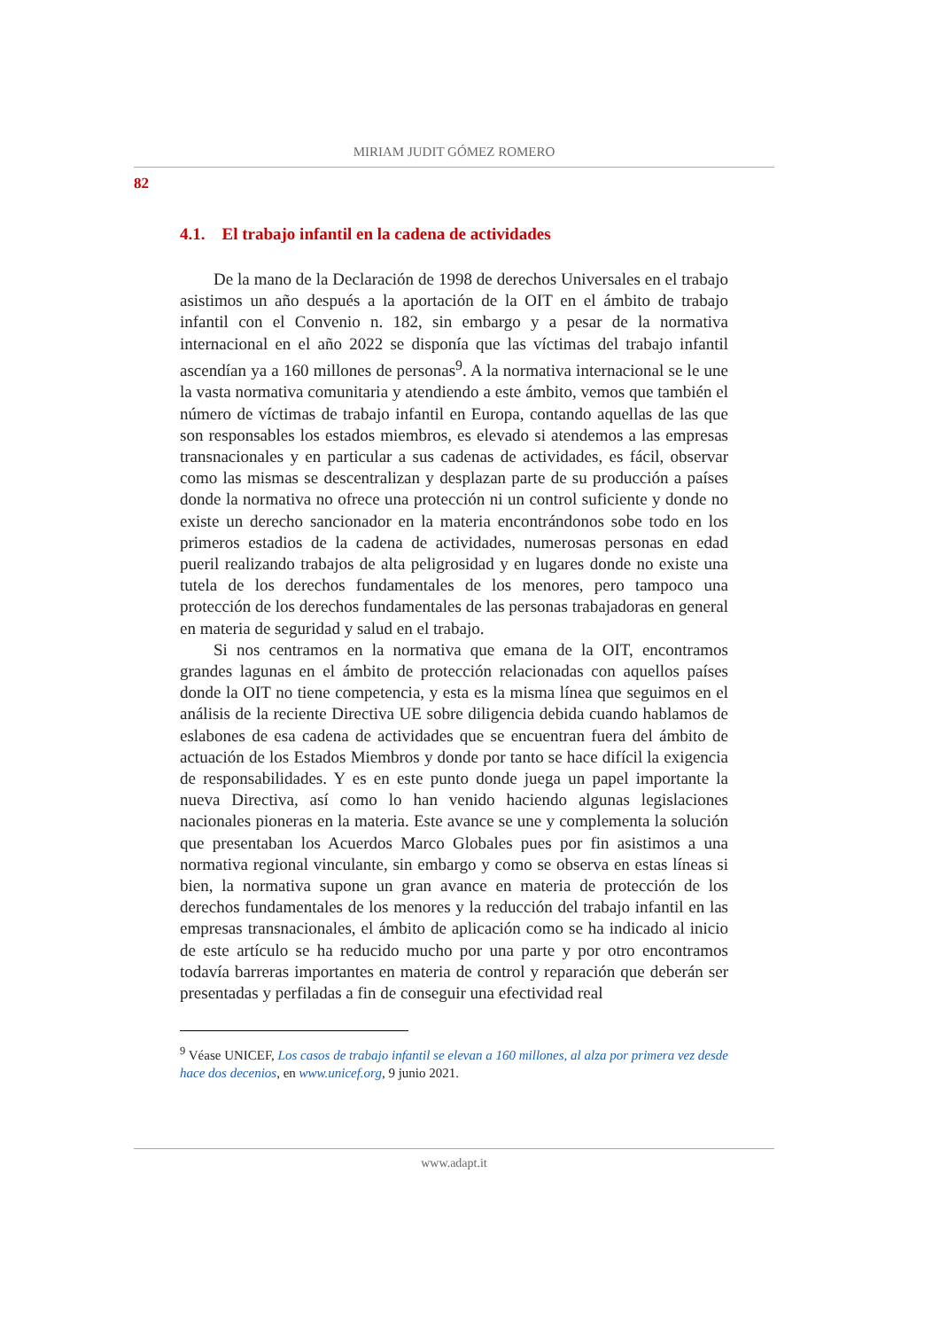MIRIAM JUDIT GÓMEZ ROMERO
82
4.1. El trabajo infantil en la cadena de actividades
De la mano de la Declaración de 1998 de derechos Universales en el trabajo asistimos un año después a la aportación de la OIT en el ámbito de trabajo infantil con el Convenio n. 182, sin embargo y a pesar de la normativa internacional en el año 2022 se disponía que las víctimas del trabajo infantil ascendían ya a 160 millones de personas<sup>9</sup>. A la normativa internacional se le une la vasta normativa comunitaria y atendiendo a este ámbito, vemos que también el número de víctimas de trabajo infantil en Europa, contando aquellas de las que son responsables los estados miembros, es elevado si atendemos a las empresas transnacionales y en particular a sus cadenas de actividades, es fácil, observar como las mismas se descentralizan y desplazan parte de su producción a países donde la normativa no ofrece una protección ni un control suficiente y donde no existe un derecho sancionador en la materia encontrándonos sobe todo en los primeros estadios de la cadena de actividades, numerosas personas en edad pueril realizando trabajos de alta peligrosidad y en lugares donde no existe una tutela de los derechos fundamentales de los menores, pero tampoco una protección de los derechos fundamentales de las personas trabajadoras en general en materia de seguridad y salud en el trabajo.
Si nos centramos en la normativa que emana de la OIT, encontramos grandes lagunas en el ámbito de protección relacionadas con aquellos países donde la OIT no tiene competencia, y esta es la misma línea que seguimos en el análisis de la reciente Directiva UE sobre diligencia debida cuando hablamos de eslabones de esa cadena de actividades que se encuentran fuera del ámbito de actuación de los Estados Miembros y donde por tanto se hace difícil la exigencia de responsabilidades. Y es en este punto donde juega un papel importante la nueva Directiva, así como lo han venido haciendo algunas legislaciones nacionales pioneras en la materia. Este avance se une y complementa la solución que presentaban los Acuerdos Marco Globales pues por fin asistimos a una normativa regional vinculante, sin embargo y como se observa en estas líneas si bien, la normativa supone un gran avance en materia de protección de los derechos fundamentales de los menores y la reducción del trabajo infantil en las empresas transnacionales, el ámbito de aplicación como se ha indicado al inicio de este artículo se ha reducido mucho por una parte y por otro encontramos todavía barreras importantes en materia de control y reparación que deberán ser presentadas y perfiladas a fin de conseguir una efectividad real
<sup>9</sup> Véase UNICEF, Los casos de trabajo infantil se elevan a 160 millones, al alza por primera vez desde hace dos decenios, en www.unicef.org, 9 junio 2021.
www.adapt.it